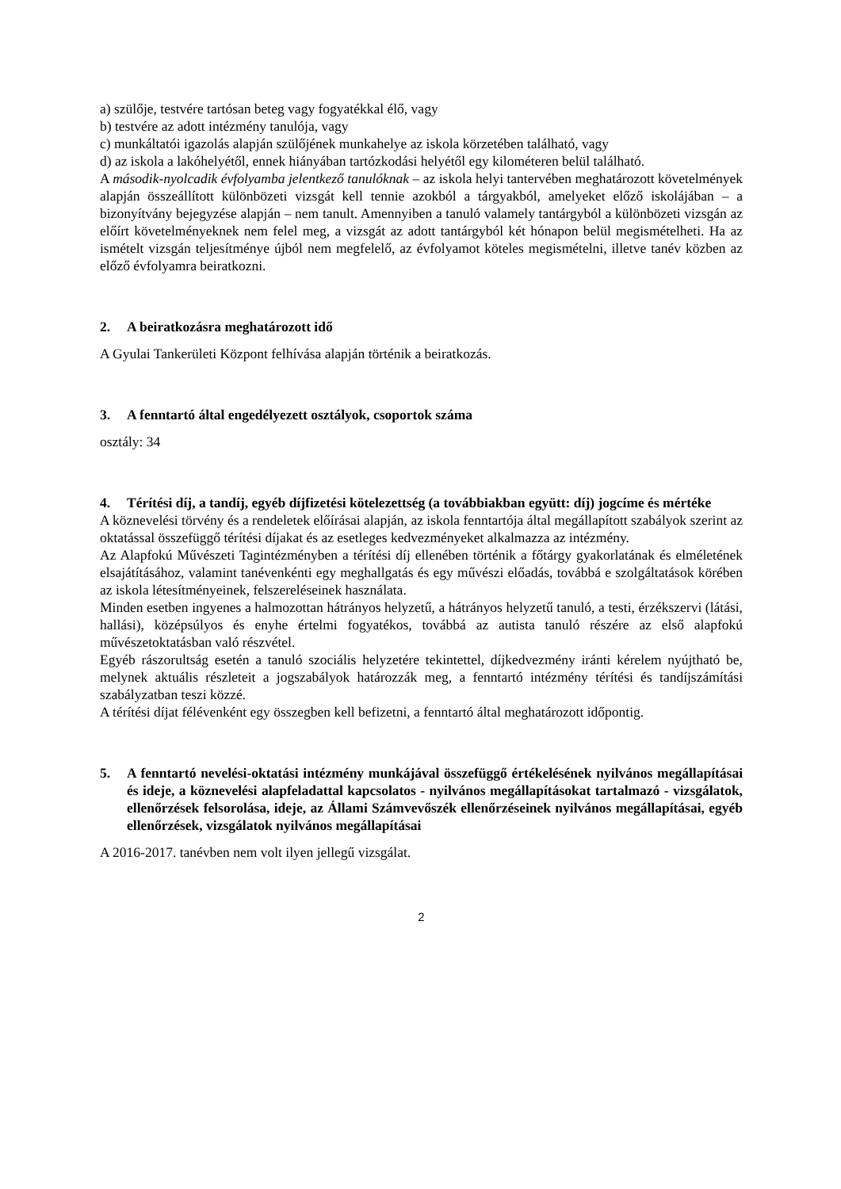a) szülője, testvére tartósan beteg vagy fogyatékkal élő, vagy
b) testvére az adott intézmény tanulója, vagy
c) munkáltatói igazolás alapján szülőjének munkahelye az iskola körzetében található, vagy
d) az iskola a lakóhelyétől, ennek hiányában tartózkodási helyétől egy kilométeren belül található.
A második-nyolcadik évfolyamba jelentkező tanulóknak – az iskola helyi tantervében meghatározott követelmények alapján összeállított különbözeti vizsgát kell tennie azokból a tárgyakból, amelyeket előző iskolájában – a bizonyítvány bejegyzése alapján – nem tanult. Amennyiben a tanuló valamely tantárgyból a különbözeti vizsgán az előírt követelményeknek nem felel meg, a vizsgát az adott tantárgyból két hónapon belül megismételheti. Ha az ismételt vizsgán teljesítménye újból nem megfelelő, az évfolyamot köteles megismételni, illetve tanév közben az előző évfolyamra beiratkozni.
2. A beiratkozásra meghatározott idő
A Gyulai Tankerületi Központ felhívása alapján történik a beiratkozás.
3. A fenntartó által engedélyezett osztályok, csoportok száma
osztály: 34
4. Térítési díj, a tandíj, egyéb díjfizetési kötelezettség (a továbbiakban együtt: díj) jogcíme és mértéke
A köznevelési törvény és a rendeletek előírásai alapján, az iskola fenntartója által megállapított szabályok szerint az oktatással összefüggő térítési díjakat és az esetleges kedvezményeket alkalmazza az intézmény.
Az Alapfokú Művészeti Tagintézményben a térítési díj ellenében történik a főtárgy gyakorlatának és elméletének elsajátításához, valamint tanévenkénti egy meghallgatás és egy művészi előadás, továbbá e szolgáltatások körében az iskola létesítményeinek, felszereléseinek használata.
Minden esetben ingyenes a halmozottan hátrányos helyzetű, a hátrányos helyzetű tanuló, a testi, érzékszervi (látási, hallási), középsúlyos és enyhe értelmi fogyatékos, továbbá az autista tanuló részére az első alapfokú művészetoktatásban való részvétel.
Egyéb rászorultság esetén a tanuló szociális helyzetére tekintettel, díjkedvezmény iránti kérelem nyújtható be, melynek aktuális részleteit a jogszabályok határozzák meg, a fenntartó intézmény térítési és tandíjszámítási szabályzatban teszi közzé.
A térítési díjat félévenként egy összegben kell befizetni, a fenntartó által meghatározott időpontig.
5. A fenntartó nevelési-oktatási intézmény munkájával összefüggő értékelésének nyilvános megállapításai és ideje, a köznevelési alapfeladattal kapcsolatos - nyilvános megállapításokat tartalmazó - vizsgálatok, ellenőrzések felsorolása, ideje, az Állami Számvevőszék ellenőrzéseinek nyilvános megállapításai, egyéb ellenőrzések, vizsgálatok nyilvános megállapításai
A 2016-2017. tanévben nem volt ilyen jellegű vizsgálat.
2